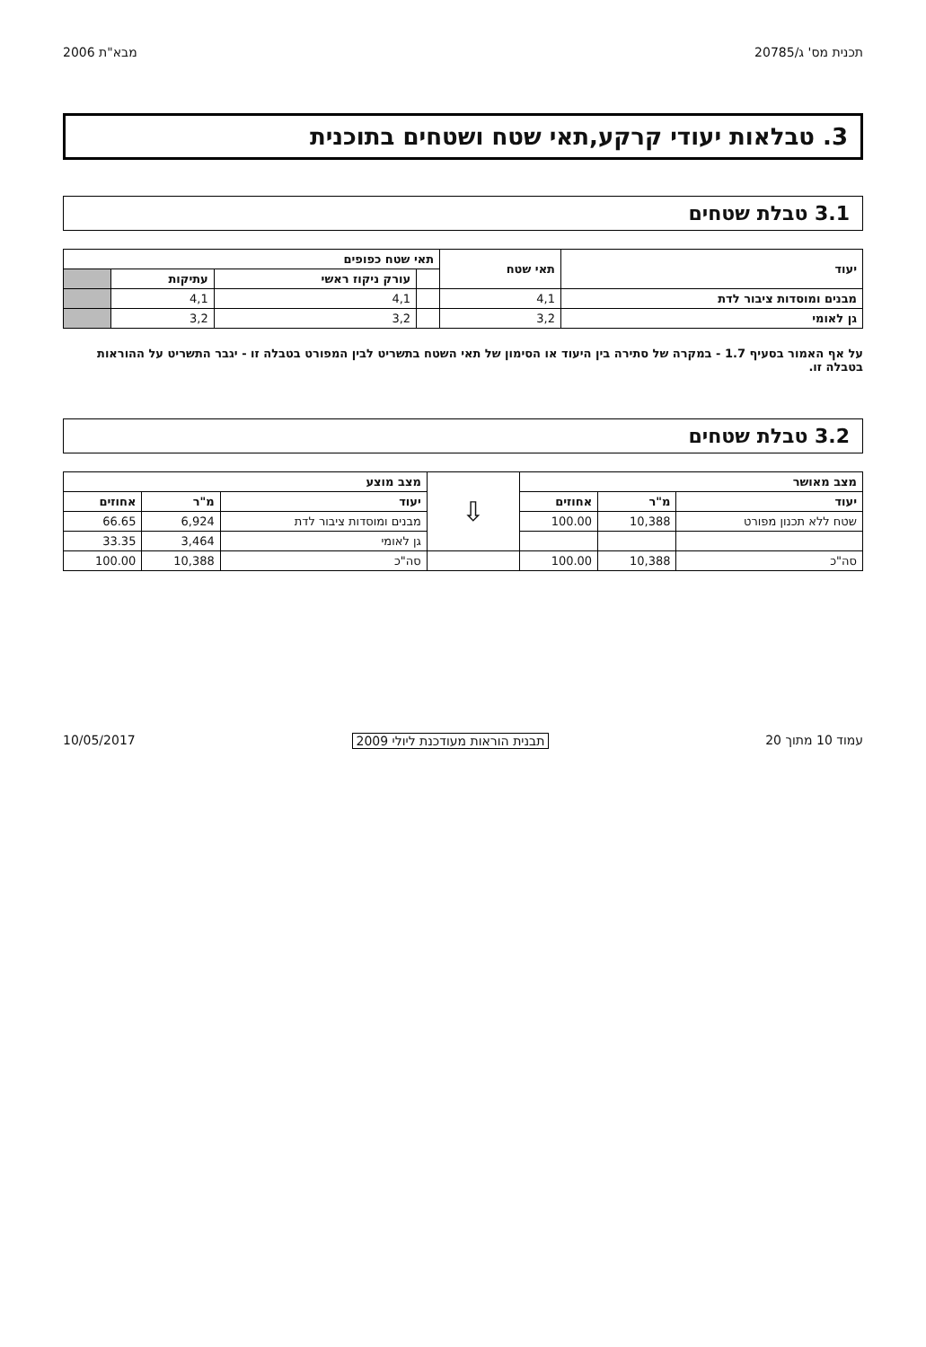תכנית מס' ג/20785 מבא"ת 2006
3. טבלאות יעודי קרקע,תאי שטח ושטחים בתוכנית
3.1 טבלת שטחים
| יעוד | תאי שטח | תאי שטח כפופים | | | |
| --- | --- | --- | --- | --- | --- |
| | | | עורק ניקוז ראשי | עתיקות | |
| מבנים ומוסדות ציבור לדת | 4,1 | | 4,1 | 4,1 | |
| גן לאומי | 3,2 | | 3,2 | 3,2 | |
על אף האמור בסעיף 1.7 - במקרה של סתירה בין היעוד או הסימון של תאי השטח בתשריט לבין המפורט בטבלה זו - יגבר התשריט על ההוראות בטבלה זו.
3.2 טבלת שטחים
| מצב מאושר | | | ⇩ | מצב מוצע | | |
| יעוד | מ"ר | אחוזים | | יעוד | מ"ר | אחוזים |
| שטח ללא תכנון מפורט | 10,388 | 100.00 | | מבנים ומוסדות ציבור לדת | 6,924 | 66.65 |
| | | | | גן לאומי | 3,464 | 33.35 |
| סה"כ | 10,388 | 100.00 | | סה"כ | 10,388 | 100.00 |
עמוד 10 מתוך 20 תבנית הוראות מעודכנת ליולי 2009 10/05/2017